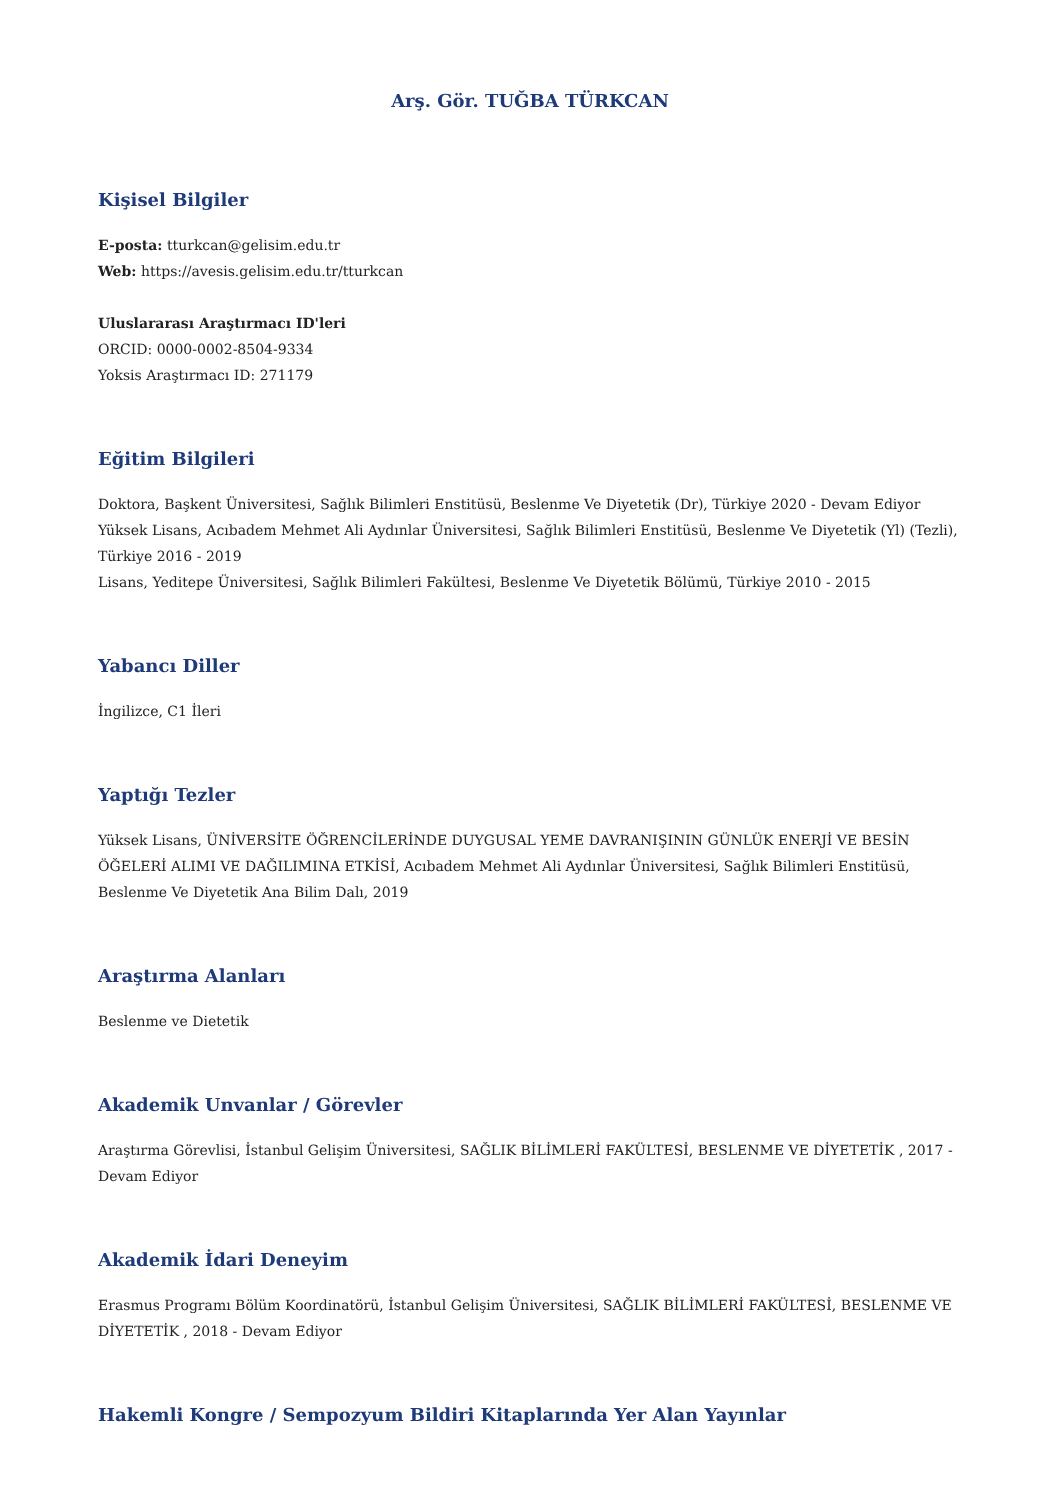Arş. Gör. TUĞBA TÜRKCAN
Kişisel Bilgiler
E-posta: tturkcan@gelisim.edu.tr
Web: https://avesis.gelisim.edu.tr/tturkcan
Uluslararası Araştırmacı ID'leri
ORCID: 0000-0002-8504-9334
Yoksis Araştırmacı ID: 271179
Eğitim Bilgileri
Doktora, Başkent Üniversitesi, Sağlık Bilimleri Enstitüsü, Beslenme Ve Diyetetik (Dr), Türkiye 2020 - Devam Ediyor
Yüksek Lisans, Acıbadem Mehmet Ali Aydınlar Üniversitesi, Sağlık Bilimleri Enstitüsü, Beslenme Ve Diyetetik (Yl) (Tezli), Türkiye 2016 - 2019
Lisans, Yeditepe Üniversitesi, Sağlık Bilimleri Fakültesi, Beslenme Ve Diyetetik Bölümü, Türkiye 2010 - 2015
Yabancı Diller
İngilizce, C1 İleri
Yaptığı Tezler
Yüksek Lisans, ÜNİVERSİTE ÖĞRENCİLERİNDE DUYGUSAL YEME DAVRANIŞININ GÜNLÜK ENERJİ VE BESİN ÖĞELERİ ALIMI VE DAĞILIMINA ETKİSİ, Acıbadem Mehmet Ali Aydınlar Üniversitesi, Sağlık Bilimleri Enstitüsü, Beslenme Ve Diyetetik Ana Bilim Dalı, 2019
Araştırma Alanları
Beslenme ve Dietetik
Akademik Unvanlar / Görevler
Araştırma Görevlisi, İstanbul Gelişim Üniversitesi, SAĞLIK BİLİMLERİ FAKÜLTESİ, BESLENME VE DİYETETİK , 2017 - Devam Ediyor
Akademik İdari Deneyim
Erasmus Programı Bölüm Koordinatörü, İstanbul Gelişim Üniversitesi, SAĞLIK BİLİMLERİ FAKÜLTESİ, BESLENME VE DİYETETİK , 2018 - Devam Ediyor
Hakemli Kongre / Sempozyum Bildiri Kitaplarında Yer Alan Yayınlar